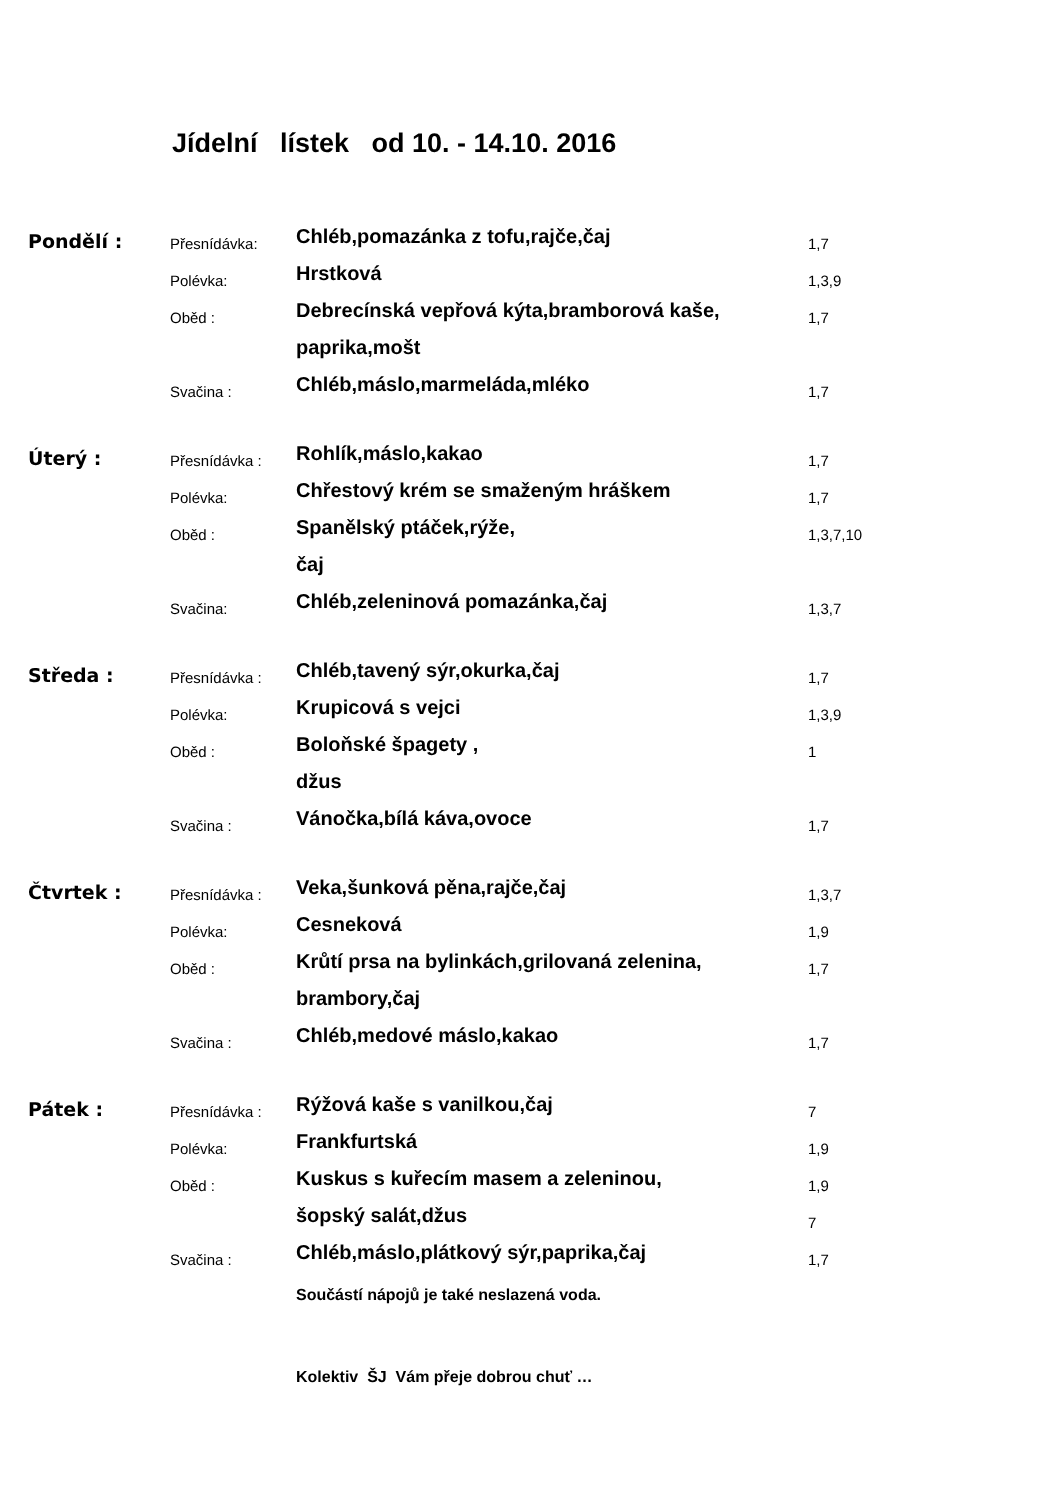Jídelní lístek od 10. - 14.10. 2016
| Pondělí : | Přesnídávka: | Chléb,pomazánka z tofu,rajče,čaj | 1,7 |
| | Polévka: | Hrstková | 1,3,9 |
| | Oběd : | Debrecínská vepřová kýta,bramborová kaše, | 1,7 |
| | | paprika,mošt | |
| | Svačina : | Chléb,máslo,marmeláda,mléko | 1,7 |
| Úterý : | Přesnídávka : | Rohlík,máslo,kakao | 1,7 |
| | Polévka: | Chřestový krém se smaženým hráškem | 1,7 |
| | Oběd : | Spanělský ptáček,rýže, | 1,3,7,10 |
| | | čaj | |
| | Svačina: | Chléb,zeleninová pomazánka,čaj | 1,3,7 |
| Středa : | Přesnídávka : | Chléb,tavený sýr,okurka,čaj | 1,7 |
| | Polévka: | Krupicová s vejci | 1,3,9 |
| | Oběd : | Boloňské špagety , | 1 |
| | | džus | |
| | Svačina : | Vánočka,bílá káva,ovoce | 1,7 |
| Čtvrtek : | Přesnídávka : | Veka,šunková pěna,rajče,čaj | 1,3,7 |
| | Polévka: | Cesneková | 1,9 |
| | Oběd : | Krůtí prsa na bylinkách,grilovaná zelenina, | 1,7 |
| | | brambory,čaj | |
| | Svačina : | Chléb,medové máslo,kakao | 1,7 |
| Pátek : | Přesnídávka : | Rýžová kaše s vanilkou,čaj | 7 |
| | Polévka: | Frankfurtská | 1,9 |
| | Oběd : | Kuskus s kuřecím masem a zeleninou, | 1,9 |
| | | šopský salát,džus | 7 |
| | Svačina : | Chléb,máslo,plátkový sýr,paprika,čaj | 1,7 |
Součástí nápojů je také neslazená voda.
Kolektiv ŠJ Vám přeje dobrou chuť …